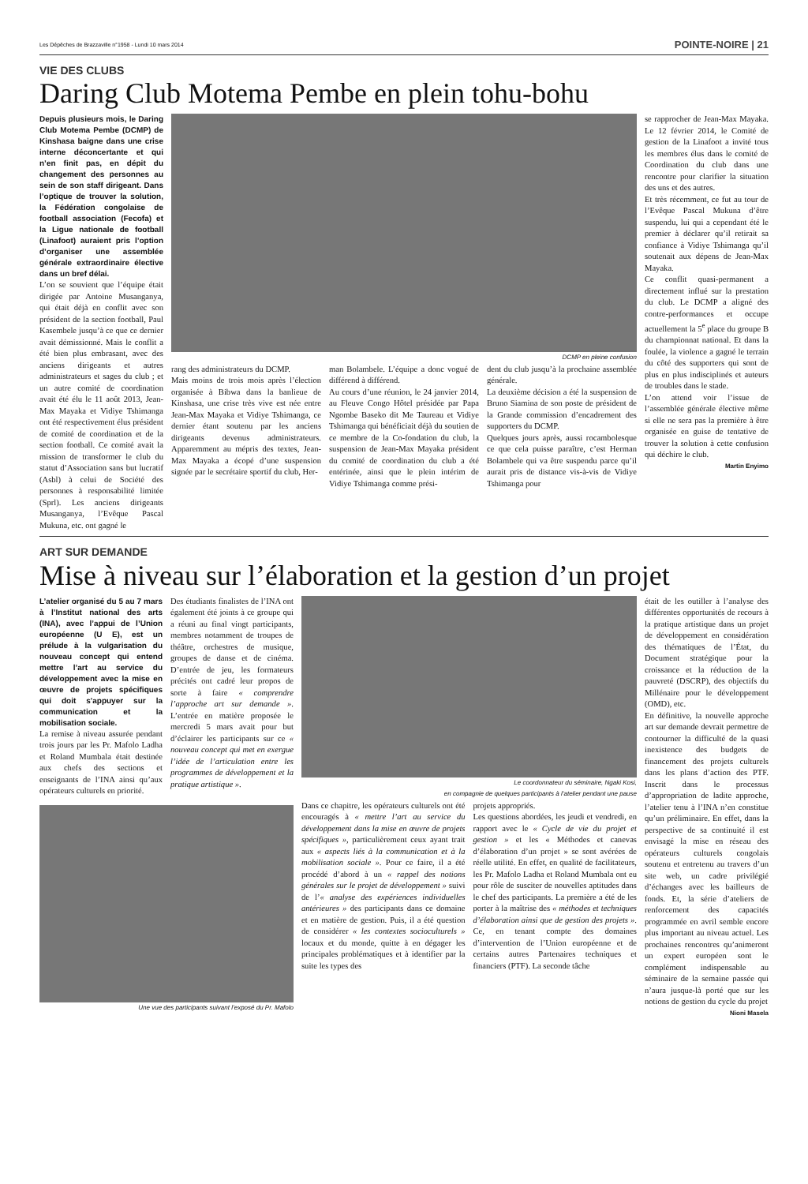Les Dépêches de Brazzaville n°1958 - Lundi 10 mars 2014 POINTE-NOIRE | 21
VIE DES CLUBS
Daring Club Motema Pembe en plein tohu-bohu
Depuis plusieurs mois, le Daring Club Motema Pembe (DCMP) de Kinshasa baigne dans une crise interne déconcertante et qui n’en finit pas, en dépit du changement des personnes au sein de son staff dirigeant. Dans l’optique de trouver la solution, la Fédération congolaise de football association (Fecofa) et la Ligue nationale de football (Linafoot) auraient pris l’option d’organiser une assemblée générale extraordinaire élective dans un bref délai.
L’on se souvient que l’équipe était dirigée par Antoine Musanganya, qui était déjà en conflit avec son président de la section football, Paul Kasembele jusqu’à ce que ce dernier avait démissionné. Mais le conflit a été bien plus embrasant, avec des anciens dirigeants et autres administrateurs et sages du club ; et un autre comité de coordination avait été élu le 11 août 2013, Jean-Max Mayaka et Vidiye Tshimanga ont été respectivement élus président de comité de coordination et de la section football. Ce comité avait la mission de transformer le club du statut d’Association sans but lucratif (Asbl) à celui de Société des personnes à responsabilité limitée (Sprl). Les anciens dirigeants Musanganya, l’Evêque Pascal Mukuna, etc. ont gagné le
DCMP en pleine confusion
rang des administrateurs du DCMP.
Mais moins de trois mois après l’élection organisée à Bibwa dans la banlieue de Kinshasa, une crise très vive est née entre Jean-Max Mayaka et Vidiye Tshimanga, ce dernier étant soutenu par les anciens dirigeants devenus administrateurs. Apparemment au mépris des textes, Jean-Max Mayaka a écopé d’une suspension signée par le secrétaire sportif du club, Her-
man Bolambele. L’équipe a donc vogué de différend à différend.
Au cours d’une réunion, le 24 janvier 2014, au Fleuve Congo Hôtel présidée par Papa Ngombe Baseko dit Me Taureau et Vidiye Tshimanga qui bénéficiait déjà du soutien de ce membre de la Co-fondation du club, la suspension de Jean-Max Mayaka président du comité de coordination du club a été entérinée, ainsi que le plein intérim de Vidiye Tshimanga comme prési-
dent du club jusqu’à la prochaine assemblée générale.
La deuxième décision a été la suspension de Bruno Siamina de son poste de président de la Grande commission d’encadrement des supporters du DCMP.
Quelques jours après, aussi rocambolesque ce que cela puisse paraître, c’est Herman Bolambele qui va être suspendu parce qu’il aurait pris de distance vis-à-vis de Vidiye Tshimanga pour
se rapprocher de Jean-Max Mayaka. Le 12 février 2014, le Comité de gestion de la Linafoot a invité tous les membres élus dans le comité de Coordination du club dans une rencontre pour clarifier la situation des uns et des autres.
Et très récemment, ce fut au tour de l’Evêque Pascal Mukuna d’être suspendu, lui qui a cependant été le premier à déclarer qu’il retirait sa confiance à Vidiye Tshimanga qu’il soutenait aux dépens de Jean-Max Mayaka.
Ce conflit quasi-permanent a directement influé sur la prestation du club. Le DCMP a aligné des contre-performances et occupe actuellement la 5<sup>e</sup> place du groupe B du championnat national. Et dans la foulée, la violence a gagné le terrain du côté des supporters qui sont de plus en plus indisciplinés et auteurs de troubles dans le stade.
L’on attend voir l’issue de l’assemblée générale élective même si elle ne sera pas la première à être organisée en guise de tentative de trouver la solution à cette confusion qui déchire le club.
Martin Enyimo
ART SUR DEMANDE
Mise à niveau sur l’élaboration et la gestion d’un projet
L’atelier organisé du 5 au 7 mars à l’Institut national des arts (INA), avec l’appui de l’Union européenne (U E), est un prélude à la vulgarisation du nouveau concept qui entend mettre l’art au service du développement avec la mise en œuvre de projets spécifiques qui doit s'appuyer sur la communication et la mobilisation sociale.
La remise à niveau assurée pendant trois jours par les Pr. Mafolo Ladha et Roland Mumbala était destinée aux chefs des sections et enseignants de l’INA ainsi qu’aux opérateurs culturels en priorité.
Des étudiants finalistes de l’INA ont également été joints à ce groupe qui a réuni au final vingt participants, membres notamment de troupes de théâtre, orchestres de musique, groupes de danse et de cinéma. D’entrée de jeu, les formateurs précités ont cadré leur propos de sorte à faire « comprendre l’approche art sur demande ». L’entrée en matière proposée le mercredi 5 mars avait pour but d’éclairer les participants sur ce « nouveau concept qui met en exergue l’idée de l’articulation entre les programmes de développement et la pratique artistique ».
Une vue des participants suivant l’exposé du Pr. Mafolo
Le coordonnateur du séminaire, Ngaki Kosi,
en compagnie de quelques participants à l’atelier pendant une pause
Dans ce chapitre, les opérateurs culturels ont été encouragés à « mettre l’art au service du développement dans la mise en œuvre de projets spécifiques », particulièrement ceux ayant trait aux « aspects liés à la communication et à la mobilisation sociale ». Pour ce faire, il a été procédé d’abord à un « rappel des notions générales sur le projet de développement » suivi de l’« analyse des expériences individuelles antérieures » des participants dans ce domaine et en matière de gestion. Puis, il a été question de considérer « les contextes socioculturels » locaux et du monde, quitte à en dégager les principales problématiques et à identifier par la suite les types des
projets appropriés.
Les questions abordées, les jeudi et vendredi, en rapport avec le « Cycle de vie du projet et gestion » et les « Méthodes et canevas d’élaboration d’un projet » se sont avérées de réelle utilité. En effet, en qualité de facilitateurs, les Pr. Mafolo Ladha et Roland Mumbala ont eu pour rôle de susciter de nouvelles aptitudes dans le chef des participants. La première a été de les porter à la maîtrise des « méthodes et techniques d’élaboration ainsi que de gestion des projets ». Ce, en tenant compte des domaines d’intervention de l’Union européenne et de certains autres Partenaires techniques et financiers (PTF). La seconde tâche
était de les outiller à l’analyse des différentes opportunités de recours à la pratique artistique dans un projet de développement en considération des thématiques de l’État, du Document stratégique pour la croissance et la réduction de la pauvreté (DSCRP), des objectifs du Millénaire pour le développement (OMD), etc.
En définitive, la nouvelle approche art sur demande devrait permettre de contourner la difficulté de la quasi inexistence des budgets de financement des projets culturels dans les plans d’action des PTF. Inscrit dans le processus d’appropriation de ladite approche, l’atelier tenu à l’INA n’en constitue qu’un préliminaire. En effet, dans la perspective de sa continuité il est envisagé la mise en réseau des opérateurs culturels congolais soutenu et entretenu au travers d’un site web, un cadre privilégié d’échanges avec les bailleurs de fonds. Et, la série d’ateliers de renforcement des capacités programmée en avril semble encore plus important au niveau actuel. Les prochaines rencontres qu’animeront un expert européen sont le complément indispensable au séminaire de la semaine passée qui n’aura jusque-là porté que sur les notions de gestion du cycle du projet
Nioni Masela